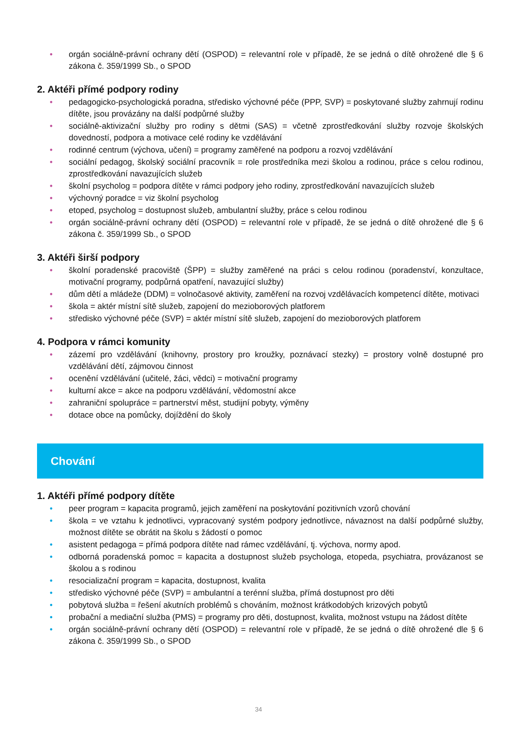• orgán sociálně-právní ochrany dětí (OSPOD) = relevantní role v případě, že se jedná o dítě ohrožené dle § 6 zákona č. 359/1999 Sb., o SPOD
2. Aktéři přímé podpory rodiny
• pedagogicko-psychologická poradna, středisko výchovné péče (PPP, SVP) = poskytované služby zahrnují rodinu dítěte, jsou provázány na další podpůrné služby
• sociálně-aktivizační služby pro rodiny s dětmi (SAS) = včetně zprostředkování služby rozvoje školských dovedností, podpora a motivace celé rodiny ke vzdělávání
• rodinné centrum (výchova, učení) = programy zaměřené na podporu a rozvoj vzdělávání
• sociální pedagog, školský sociální pracovník = role prostředníka mezi školou a rodinou, práce s celou rodinou, zprostředkování navazujících služeb
• školní psycholog = podpora dítěte v rámci podpory jeho rodiny, zprostředkování navazujících služeb
• výchovný poradce = viz školní psycholog
• etoped, psycholog = dostupnost služeb, ambulantní služby, práce s celou rodinou
• orgán sociálně-právní ochrany dětí (OSPOD) = relevantní role v případě, že se jedná o dítě ohrožené dle § 6 zákona č. 359/1999 Sb., o SPOD
3. Aktéři širší podpory
• školní poradenské pracoviště (ŠPP) = služby zaměřené na práci s celou rodinou (poradenství, konzultace, motivační programy, podpůrná opatření, navazující služby)
• dům dětí a mládeže (DDM) = volnočasové aktivity, zaměření na rozvoj vzdělávacích kompetencí dítěte, motivaci
• škola = aktér místní sítě služeb, zapojení do mezioborových platforem
• středisko výchovné péče (SVP) = aktér místní sítě služeb, zapojení do mezioborových platforem
4. Podpora v rámci komunity
• zázemí pro vzdělávání (knihovny, prostory pro kroužky, poznávací stezky) = prostory volně dostupné pro vzdělávání dětí, zájmovou činnost
• ocenění vzdělávání (učitelé, žáci, vědci) = motivační programy
• kulturní akce = akce na podporu vzdělávání, vědomostní akce
• zahraniční spolupráce = partnerství měst, studijní pobyty, výměny
• dotace obce na pomůcky, dojíždění do školy
Chování
1. Aktéři přímé podpory dítěte
• peer program = kapacita programů, jejich zaměření na poskytování pozitivních vzorů chování
• škola = ve vztahu k jednotlivci, vypracovaný systém podpory jednotlivce, návaznost na další podpůrné služby, možnost dítěte se obrátit na školu s žádostí o pomoc
• asistent pedagoga = přímá podpora dítěte nad rámec vzdělávání, tj. výchova, normy apod.
• odborná poradenská pomoc = kapacita a dostupnost služeb psychologa, etopeda, psychiatra, provázanost se školou a s rodinou
• resocializační program = kapacita, dostupnost, kvalita
• středisko výchovné péče (SVP) = ambulantní a terénní služba, přímá dostupnost pro děti
• pobytová služba = řešení akutních problémů s chováním, možnost krátkodobých krizových pobytů
• probační a mediační služba (PMS) = programy pro děti, dostupnost, kvalita, možnost vstupu na žádost dítěte
• orgán sociálně-právní ochrany dětí (OSPOD) = relevantní role v případě, že se jedná o dítě ohrožené dle § 6 zákona č. 359/1999 Sb., o SPOD
34